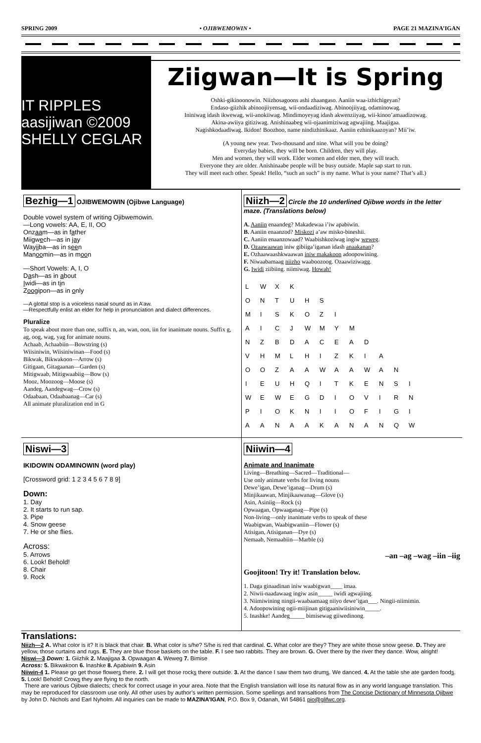SPRING 2009 • OJIBWEMOWIN • PAGE 21 MAZINA’IGAN
IT RIPPLES aasijiwan ©2009 SHELLY CEGLAR
Ziigwan—It is Spring
Oshki-gikinoonowin. Niizhosagoons ashi zhaangaso. Aaniin waa-izhichigeyan?
Endaso-giizhik abinoojiiyensag, wii-ondaadiziwag. Abinoojiiyag, odaminowag.
Ininiwag idash ikwewag, wii-anokiiwag. Mindimoyeyag idash akwenziiyag, wii-kinoo’amaadizowag.
Akina-awiiya gitiziwag. Anishinaabeg wii-ojaanimiziwag agwajiing. Maajigaa.
Nagishkodaadiwag. Ikidon! Boozhoo, name nindizhinikaaz. Aaniin ezhinikaazoyan? Mii’iw.
(A young new year. Two-thousand and nine. What will you be doing?
Everyday babies, they will be born. Children, they will play.
Men and women, they will work. Elder women and elder men, they will teach.
Everyone they are older. Anishinaabe people will be busy outside. Maple sap start to run.
They will meet each other. Speak! Hello, “such an such” is my name. What is your name? That’s all.)
Bezhig—1 OJIBWEMOWIN (Ojibwe Language)
Double vowel system of writing Ojibwemowin.
—Long vowels: AA, E, II, OO
Onzaam—as in father
Miigwech—as in jay
Wayiiba—as in seen
Manoomin—as in moon
—Short Vowels: A, I, O
Dash—as in about
Iwidi—as in tin
Zoogipon—as in only
—A glottal stop is a voiceless nasal sound as in A’aw.
—Respectfully enlist an elder for help in pronunciation and dialect differences.
Pluralize
To speak about more than one, suffix n, an, wan, oon, iin for inanimate nouns. Suffix g, ag, oog, wag, yag for animate nouns.
Achaab, Achaabiin—Bowstring (s)
Wiisiniwin, Wiisiniwinan—Food (s)
Bikwak, Bikwakoon—Arrow (s)
Gitigaan, Gitagaanan—Garden (s)
Mitigwaab, Mitigwaabiig—Bow (s)
Mooz, Moozoog—Moose (s)
Aandeg, Aandegwag—Crow (s)
Odaabaan, Odaabaanag—Car (s)
All animate pluralization end in G
Niizh—2 Circle the 10 underlined Ojibwe words in the letter maze. (Translations below)
A. Aaniin enaandeg? Makadewaa i’iw apabiwin.
B. Aaniin enaanzod? Miskozi a’aw misko-bineshii.
C. Aaniin enaanzowaad? Waabishkoziwag ingiw weweg.
D. Ozaawaawan iniw gibiiga’iganan idash anaakanan?
E. Ozhaawaashkwaawan iniw makakoon adoopowining.
F. Niwaabamaag niizho waaboozoog. Ozaawiziwagg.
G. Iwidi ziibiing. niimiwag. Howah!
| L | W | X | K | | | | | | | | |
| O | N | T | U | H | S | | | | | | |
| M | I | S | K | O | Z | I | | | | | |
| A | I | C | J | W | M | Y | M | | | | |
| N | Z | B | D | A | C | E | A | D | | | |
| V | H | M | L | H | I | Z | K | I | A | | |
| O | O | Z | A | A | W | A | A | W | A | N | |
| I | E | U | H | Q | I | T | K | E | N | S | I |
| W | E | W | E | G | D | I | O | V | I | R | N |
| P | I | O | K | N | I | I | O | F | I | G | I |
| A | A | N | A | A | K | A | N | A | N | Q | W |
Niswi—3
IKIDOWIN ODAMINOWIN (word play)
[Crossword grid: 1 2 3 4 5 6 7 8 9]
Down:
1. Day
2. It starts to run sap.
3. Pipe
4. Snow geese
7. He or she flies.
Across:
5. Arrows
6. Look! Behold!
8. Chair
9. Rock
Niiwin—4
Animate and Inanimate
Living—Breathing—Sacred—Traditional—
Use only animate verbs for living nouns
Dewe’igan, Dewe’iganag—Drum (s)
Minjikaawan, Minjikaawanag—Glove (s)
Asin, Asiniig—Rock (s)
Opwaagan, Opwaaganag—Pipe (s)
Non-living—only inanimate verbs to speak of these
Waabigwan, Waabigwaniin—Flower (s)
Atisigan, Atisiganan—Dye (s)
Nemaab, Nemaabiin—Marble (s)
–an –ag –wag –iin –iig
Goojitoon! Try it! Translation below.
1. Daga ginaadinan iniw waabigwan____ imaa.
2. Niwii-naadawaag ingiw asin_____ iwidi agwajiing.
3. Niimiwining ningii-waabaamaag niiyo dewe’igan___. Ningii-niimimin.
4. Adoopowining ogii-miijinan gitigaaniwiisiniwin_____.
5. Inashke! Aandeg_____ bimisewag giiwedinong.
Translations:
Niizh—2 A. What color is it? It is black that chair. B. What color is s/he? S/he is red that cardinal. C. What color are they? They are white those snow geese. D. They are yellow, those curtains and rugs. E. They are blue those baskets on the table. F. I see two rabbits. They are brown. G. Over there by the river they dance. Wow, alright!
Niswi—3 Down: 1. Giizhik 2. Maajigaa 3. Opwaagan 4. Weweg 7. Bimise
Across: 5. Bikwakoon 6. Inashke 8. Apabiwin 9. Asin
Niiwin-4 1. Please go get those flowers there. 2. I will get those rocks there outside. 3. At the dance I saw them two drums. We danced. 4. At the table she ate garden foods. 5. Look! Behold! Crows they are flying to the north.
There are various Ojibwe dialects; check for correct usage in your area. Note that the English translation will lose its natural flow as in any world language translation. This may be reproduced for classroom use only. All other uses by author’s written permission. Some spellings and transaltions from The Concise Dictionary of Minnesota Ojibwe by John D. Nichols and Earl Nyholm. All inquiries can be made to MAZINA’IGAN, P.O. Box 9, Odanah, WI 54861 pio@glifwc.org.